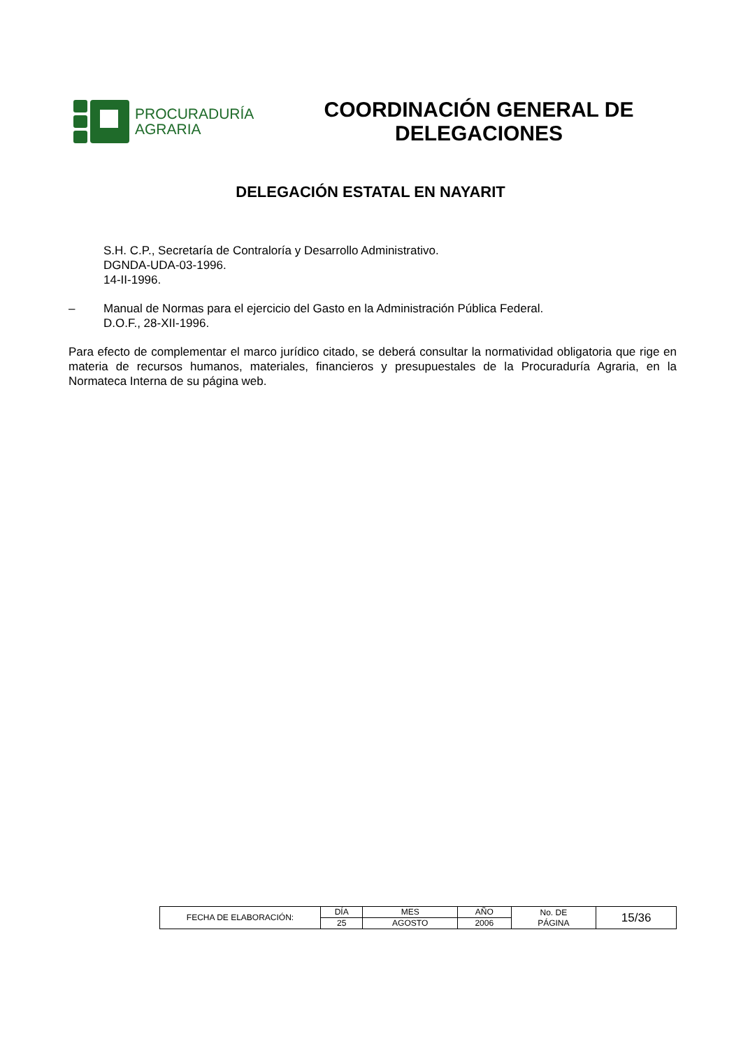PROCURADURÍA
AGRARIA
COORDINACIÓN GENERAL DE
DELEGACIONES
DELEGACIÓN ESTATAL EN NAYARIT
S.H. C.P., Secretaría de Contraloría y Desarrollo Administrativo.
DGNDA-UDA-03-1996.
14-II-1996.
– Manual de Normas para el ejercicio del Gasto en la Administración Pública Federal.
D.O.F., 28-XII-1996.
Para efecto de complementar el marco jurídico citado, se deberá consultar la normatividad obligatoria que rige en materia de recursos humanos, materiales, financieros y presupuestales de la Procuraduría Agraria, en la Normateca Interna de su página web.
| FECHA DE ELABORACIÓN: | DÍA | MES | AÑO | No. DE PÁGINA | 15/36 |
| | 25 | AGOSTO | 2006 | | |